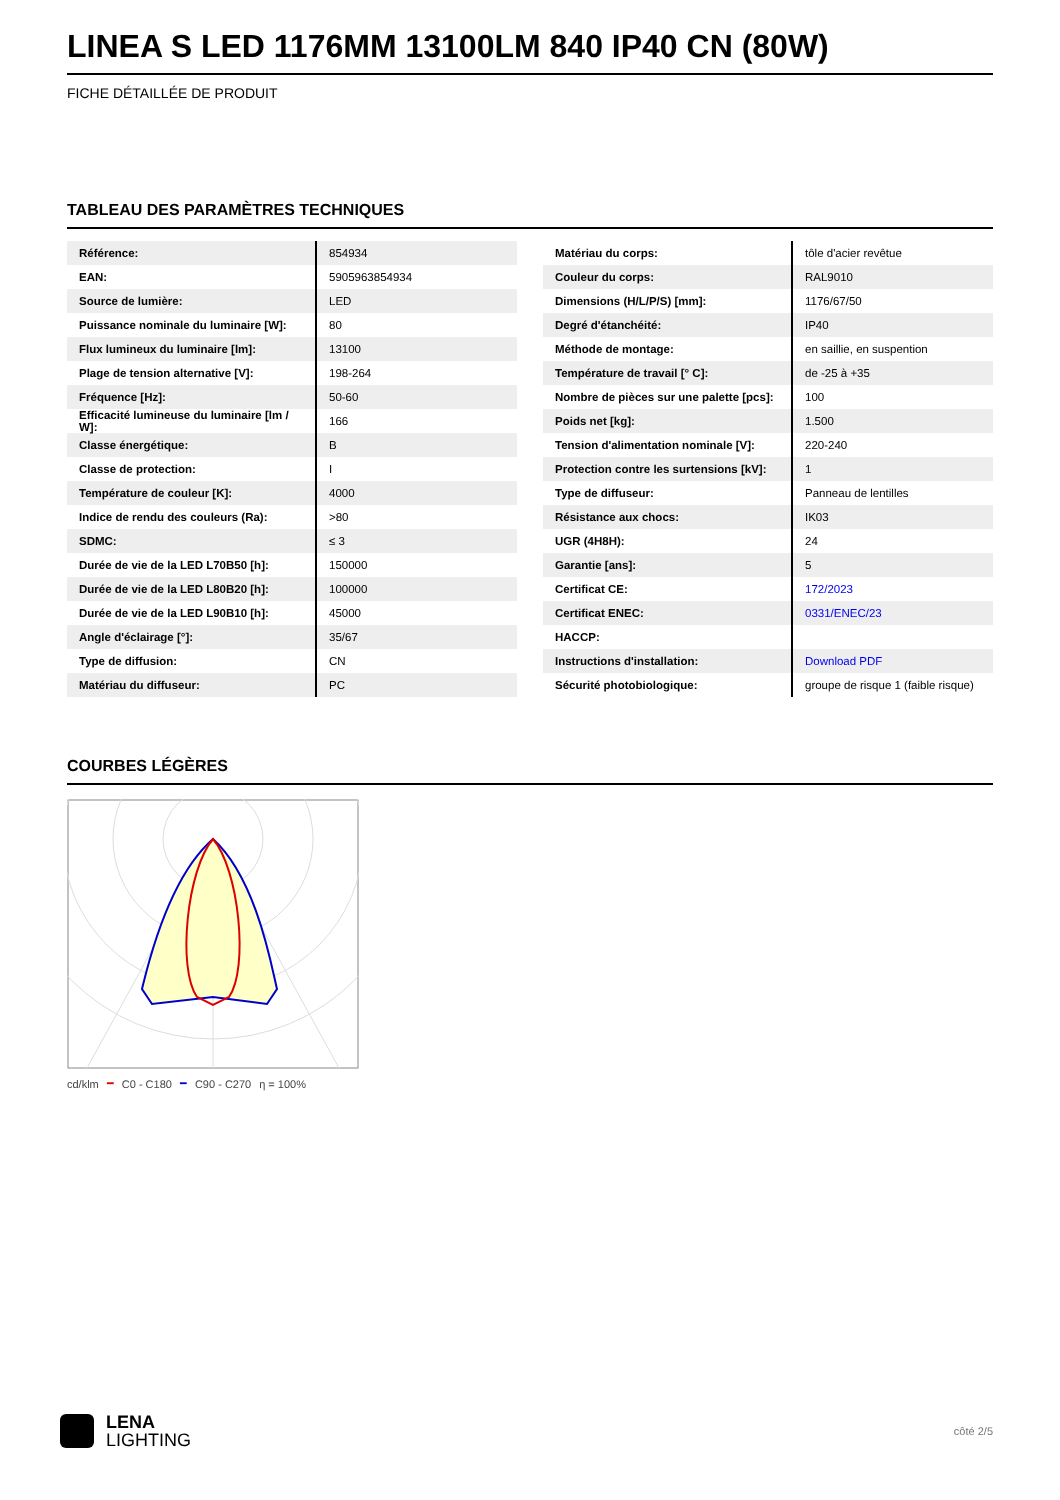LINEA S LED 1176MM 13100LM 840 IP40 CN (80W)
FICHE DÉTAILLÉE DE PRODUIT
TABLEAU DES PARAMÈTRES TECHNIQUES
| Référence: | 854934 |
| EAN: | 5905963854934 |
| Source de lumière: | LED |
| Puissance nominale du luminaire [W]: | 80 |
| Flux lumineux du luminaire [lm]: | 13100 |
| Plage de tension alternative [V]: | 198-264 |
| Fréquence [Hz]: | 50-60 |
| Efficacité lumineuse du luminaire [lm / W]: | 166 |
| Classe énergétique: | B |
| Classe de protection: | I |
| Température de couleur [K]: | 4000 |
| Indice de rendu des couleurs (Ra): | >80 |
| SDMC: | ≤ 3 |
| Durée de vie de la LED L70B50 [h]: | 150000 |
| Durée de vie de la LED L80B20 [h]: | 100000 |
| Durée de vie de la LED L90B10 [h]: | 45000 |
| Angle d'éclairage [°]: | 35/67 |
| Type de diffusion: | CN |
| Matériau du diffuseur: | PC |
| Matériau du corps: | tôle d'acier revêtue |
| Couleur du corps: | RAL9010 |
| Dimensions (H/L/P/S) [mm]: | 1176/67/50 |
| Degré d'étanchéité: | IP40 |
| Méthode de montage: | en saillie, en suspention |
| Température de travail [° C]: | de -25 à +35 |
| Nombre de pièces sur une palette [pcs]: | 100 |
| Poids net [kg]: | 1.500 |
| Tension d'alimentation nominale [V]: | 220-240 |
| Protection contre les surtensions [kV]: | 1 |
| Type de diffuseur: | Panneau de lentilles |
| Résistance aux chocs: | IK03 |
| UGR (4H8H): | 24 |
| Garantie [ans]: | 5 |
| Certificat CE: | 172/2023 |
| Certificat ENEC: | 0331/ENEC/23 |
| HACCP: | |
| Instructions d'installation: | Download PDF |
| Sécurité photobiologique: | groupe de risque 1 (faible risque) |
COURBES LÉGÈRES
cd/klm ━ C0 - C180 ━ C90 - C270 η = 100%
LENA
LIGHTING
côté 2/5